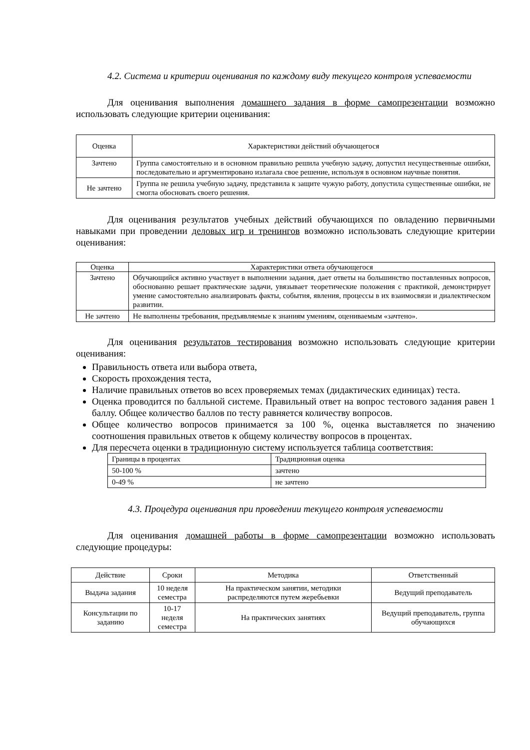4.2. Система и критерии оценивания по каждому виду текущего контроля успеваемости
Для оценивания выполнения домашнего задания в форме самопрезентации возможно использовать следующие критерии оценивания:
| Оценка | Характеристики действий обучающегося |
| --- | --- |
| Зачтено | Группа самостоятельно и в основном правильно решила учебную задачу, допустил несущественные ошибки, последовательно и аргументировано излагала свое решение, используя в основном научные понятия. |
| Не зачтено | Группа не решила учебную задачу, представила к защите чужую работу, допустила существенные ошибки, не смогла обосновать своего решения. |
Для оценивания результатов учебных действий обучающихся по овладению первичными навыками при проведении деловых игр и тренингов возможно использовать следующие критерии оценивания:
| Оценка | Характеристики ответа обучающегося |
| --- | --- |
| Зачтено | Обучающийся активно участвует в выполнении задания, дает ответы на большинство поставленных вопросов, обоснованно решает практические задачи, увязывает теоретические положения с практикой, демонстрирует умение самостоятельно анализировать факты, события, явления, процессы в их взаимосвязи и диалектическом развитии. |
| Не зачтено | Не выполнены требования, предъявляемые к знаниям умениям, оцениваемым «зачтено». |
Для оценивания результатов тестирования возможно использовать следующие критерии оценивания:
Правильность ответа или выбора ответа,
Скорость прохождения теста,
Наличие правильных ответов во всех проверяемых темах (дидактических единицах) теста.
Оценка проводится по балльной системе. Правильный ответ на вопрос тестового задания равен 1 баллу. Общее количество баллов по тесту равняется количеству вопросов.
Общее количество вопросов принимается за 100 %, оценка выставляется по значению соотношения правильных ответов к общему количеству вопросов в процентах.
Для пересчета оценки в традиционную систему используется таблица соответствия:
| Границы в процентах | Традиционная оценка |
| 50-100 % | зачтено |
| 0-49 % | не зачтено |
4.3. Процедура оценивания при проведении текущего контроля успеваемости
Для оценивания домашней работы в форме самопрезентации возможно использовать следующие процедуры:
| Действие | Сроки | Методика | Ответственный |
| Выдача задания | 10 неделя семестра | На практическом занятии, методики распределяются путем жеребьевки | Ведущий преподаватель |
| Консультации по заданию | 10-17 неделя семестра | На практических занятиях | Ведущий преподаватель, группа обучающихся |